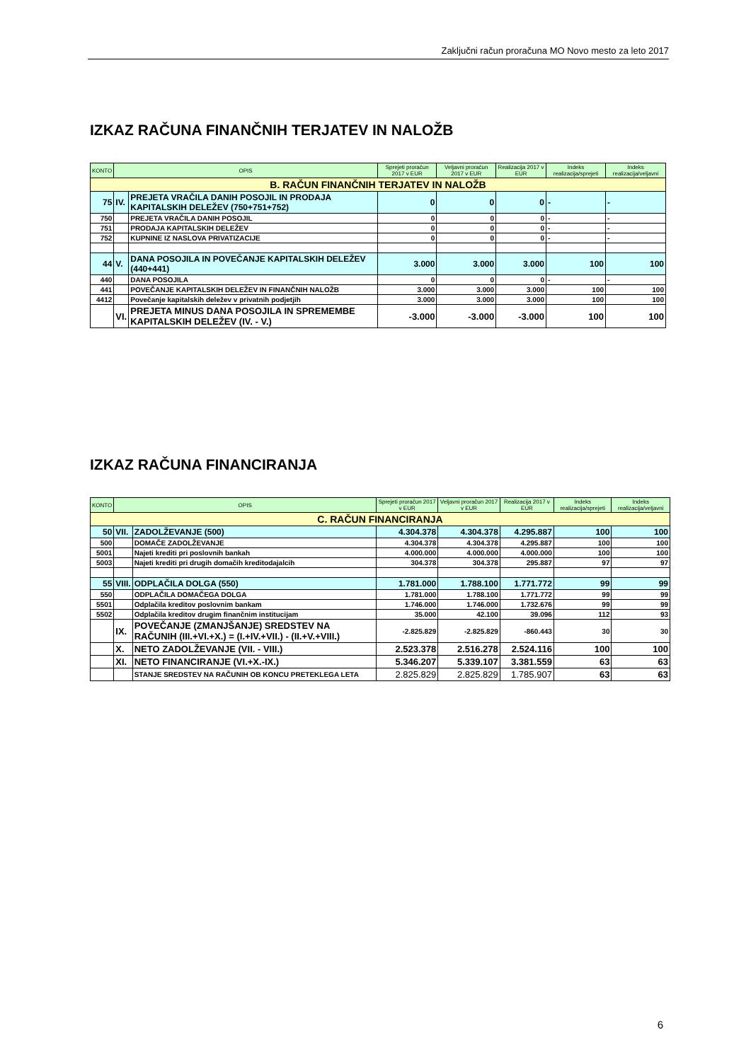Zaključni račun proračuna MO Novo mesto za leto 2017
IZKAZ RAČUNA FINANČNIH TERJATEV IN NALOŽB
| KONTO | OPIS | | Sprejeti proračun 2017 v EUR | Veljavni proračun 2017 v EUR | Realizacija 2017 v EUR | Indeks realizacija/sprejeti | Indeks realizacija/veljavni |
| --- | --- | --- | --- | --- | --- | --- | --- |
| B. RAČUN FINANČNIH TERJATEV IN NALOŽB | | | | | | | |
| 75 | IV. | PREJETA VRAČILA DANIH POSOJIL IN PRODAJA KAPITALSKIH DELEŽEV (750+751+752) | 0 | 0 | 0 | - | - |
| 750 | | PREJETA VRAČILA DANIH POSOJIL | 0 | 0 | 0 | - | - |
| 751 | | PRODAJA KAPITALSKIH DELEŽEV | 0 | 0 | 0 | - | - |
| 752 | | KUPNINE IZ NASLOVA PRIVATIZACIJE | 0 | 0 | 0 | - | - |
| 44 | V. | DANA POSOJILA IN POVEČANJE KAPITALSKIH DELEŽEV (440+441) | 3.000 | 3.000 | 3.000 | 100 | 100 |
| 440 | | DANA POSOJILA | 0 | 0 | 0 | - | - |
| 441 | | POVEČANJE KAPITALSKIH DELEŽEV IN FINANČNIH NALOŽB | 3.000 | 3.000 | 3.000 | 100 | 100 |
| 4412 | | Povečanje kapitalskih deležev v privatnih podjetjih | 3.000 | 3.000 | 3.000 | 100 | 100 |
| | VI. | PREJETA MINUS DANA POSOJILA IN SPREMEMBE KAPITALSKIH DELEŽEV (IV. - V.) | -3.000 | -3.000 | -3.000 | 100 | 100 |
IZKAZ RAČUNA FINANCIRANJA
| KONTO | OPIS | | Sprejeti proračun 2017 v EUR | Veljavni proračun 2017 v EUR | Realizacija 2017 v EUR | Indeks realizacija/sprejeti | Indeks realizacija/veljavni |
| --- | --- | --- | --- | --- | --- | --- | --- |
| C. RAČUN FINANCIRANJA | | | | | | | |
| 50 | VII. | ZADOLŽEVANJE (500) | 4.304.378 | 4.304.378 | 4.295.887 | 100 | 100 |
| 500 | | DOMAČE ZADOLŽEVANJE | 4.304.378 | 4.304.378 | 4.295.887 | 100 | 100 |
| 5001 | | Najeti krediti pri poslovnih bankah | 4.000.000 | 4.000.000 | 4.000.000 | 100 | 100 |
| 5003 | | Najeti krediti pri drugih domačih kreditodajalcih | 304.378 | 304.378 | 295.887 | 97 | 97 |
| 55 | VIII. | ODPLAČILA DOLGA (550) | 1.781.000 | 1.788.100 | 1.771.772 | 99 | 99 |
| 550 | | ODPLAČILA DOMAČEGA DOLGA | 1.781.000 | 1.788.100 | 1.771.772 | 99 | 99 |
| 5501 | | Odplačila kreditov poslovnim bankam | 1.746.000 | 1.746.000 | 1.732.676 | 99 | 99 |
| 5502 | | Odplačila kreditov drugim finančnim institucijam | 35.000 | 42.100 | 39.096 | 112 | 93 |
| | IX. | POVEČANJE (ZMANJŠANJE) SREDSTEV NA RAČUNIH (III.+VI.+X.) = (I.+IV.+VII.) - (II.+V.+VIII.) | -2.825.829 | -2.825.829 | -860.443 | 30 | 30 |
| | X. | NETO ZADOLŽEVANJE (VII. - VIII.) | 2.523.378 | 2.516.278 | 2.524.116 | 100 | 100 |
| | XI. | NETO FINANCIRANJE (VI.+X.-IX.) | 5.346.207 | 5.339.107 | 3.381.559 | 63 | 63 |
| | | STANJE SREDSTEV NA RAČUNIH OB KONCU PRETEKLEGA LETA | 2.825.829 | 2.825.829 | 1.785.907 | 63 | 63 |
6